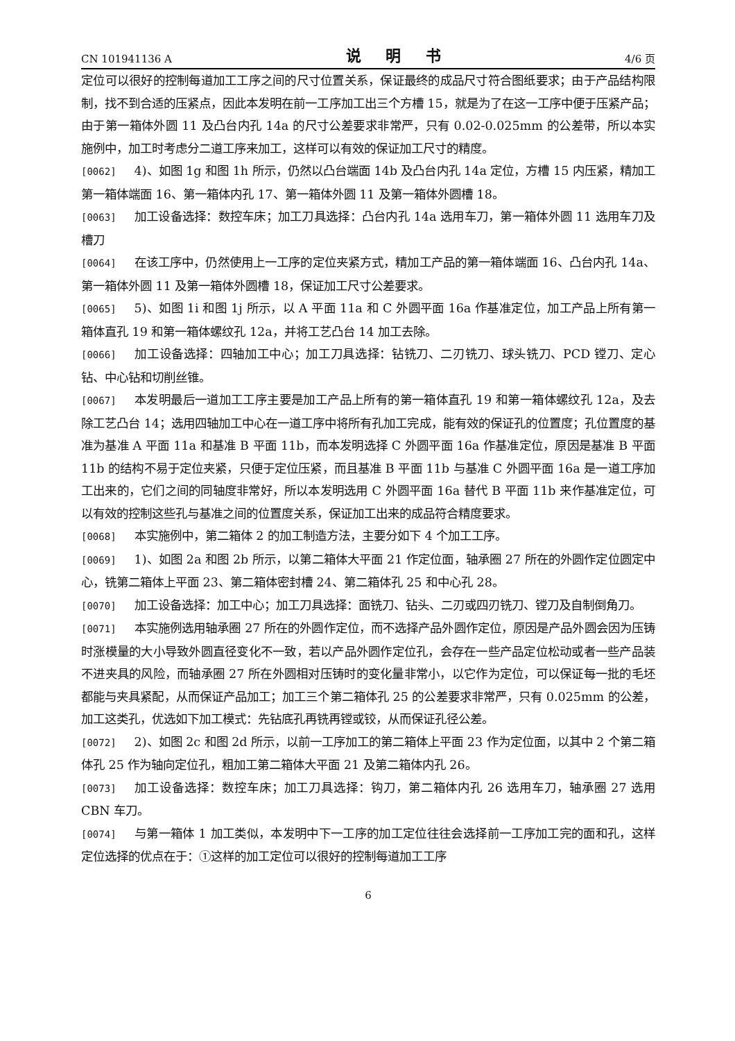CN 101941136 A 说 明 书 4/6 页
定位可以很好的控制每道加工工序之间的尺寸位置关系，保证最终的成品尺寸符合图纸要求；由于产品结构限制，找不到合适的压紧点，因此本发明在前一工序加工出三个方槽 15，就是为了在这一工序中便于压紧产品；由于第一箱体外圆 11 及凸台内孔 14a 的尺寸公差要求非常严，只有 0.02-0.025mm 的公差带，所以本实施例中，加工时考虑分二道工序来加工，这样可以有效的保证加工尺寸的精度。
[0062] 4)、如图 1g 和图 1h 所示，仍然以凸台端面 14b 及凸台内孔 14a 定位，方槽 15 内压紧，精加工第一箱体端面 16、第一箱体内孔 17、第一箱体外圆 11 及第一箱体外圆槽 18。
[0063] 加工设备选择：数控车床；加工刀具选择：凸台内孔 14a 选用车刀，第一箱体外圆 11 选用车刀及槽刀
[0064] 在该工序中，仍然使用上一工序的定位夹紧方式，精加工产品的第一箱体端面 16、凸台内孔 14a、第一箱体外圆 11 及第一箱体外圆槽 18，保证加工尺寸公差要求。
[0065] 5)、如图 1i 和图 1j 所示，以 A 平面 11a 和 C 外圆平面 16a 作基准定位，加工产品上所有第一箱体直孔 19 和第一箱体螺纹孔 12a，并将工艺凸台 14 加工去除。
[0066] 加工设备选择：四轴加工中心；加工刀具选择：钻铣刀、二刃铣刀、球头铣刀、PCD 镗刀、定心钻、中心钻和切削丝锥。
[0067] 本发明最后一道加工工序主要是加工产品上所有的第一箱体直孔 19 和第一箱体螺纹孔 12a，及去除工艺凸台 14；选用四轴加工中心在一道工序中将所有孔加工完成，能有效的保证孔的位置度；孔位置度的基准为基准 A 平面 11a 和基准 B 平面 11b，而本发明选择 C 外圆平面 16a 作基准定位，原因是基准 B 平面 11b 的结构不易于定位夹紧，只便于定位压紧，而且基准 B 平面 11b 与基准 C 外圆平面 16a 是一道工序加工出来的，它们之间的同轴度非常好，所以本发明选用 C 外圆平面 16a 替代 B 平面 11b 来作基准定位，可以有效的控制这些孔与基准之间的位置度关系，保证加工出来的成品符合精度要求。
[0068] 本实施例中，第二箱体 2 的加工制造方法，主要分如下 4 个加工工序。
[0069] 1)、如图 2a 和图 2b 所示，以第二箱体大平面 21 作定位面，轴承圈 27 所在的外圆作定位圆定中心，铣第二箱体上平面 23、第二箱体密封槽 24、第二箱体孔 25 和中心孔 28。
[0070] 加工设备选择：加工中心；加工刀具选择：面铣刀、钻头、二刃或四刃铣刀、镗刀及自制倒角刀。
[0071] 本实施例选用轴承圈 27 所在的外圆作定位，而不选择产品外圆作定位，原因是产品外圆会因为压铸时涨模量的大小导致外圆直径变化不一致，若以产品外圆作定位孔，会存在一些产品定位松动或者一些产品装不进夹具的风险，而轴承圈 27 所在外圆相对压铸时的变化量非常小，以它作为定位，可以保证每一批的毛坯都能与夹具紧配，从而保证产品加工；加工三个第二箱体孔 25 的公差要求非常严，只有 0.025mm 的公差，加工这类孔，优选如下加工模式：先钻底孔再铣再镗或铰，从而保证孔径公差。
[0072] 2)、如图 2c 和图 2d 所示，以前一工序加工的第二箱体上平面 23 作为定位面，以其中 2 个第二箱体孔 25 作为轴向定位孔，粗加工第二箱体大平面 21 及第二箱体内孔 26。
[0073] 加工设备选择：数控车床；加工刀具选择：钩刀，第二箱体内孔 26 选用车刀，轴承圈 27 选用 CBN 车刀。
[0074] 与第一箱体 1 加工类似，本发明中下一工序的加工定位往往会选择前一工序加工完的面和孔，这样定位选择的优点在于：①这样的加工定位可以很好的控制每道加工工序
6